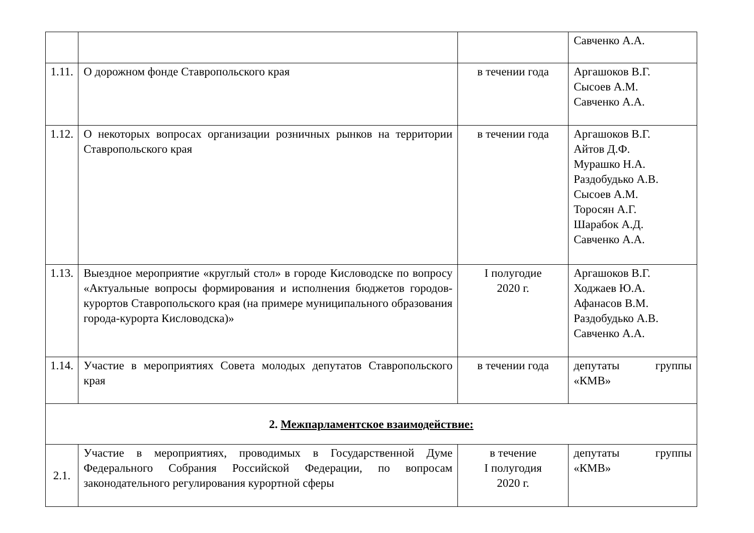| | | | Савченко А.А. |
| 1.11. | О дорожном фонде Ставропольского края | в течении года | Аргашоков В.Г. Сысоев А.М. Савченко А.А. |
| 1.12. | О некоторых вопросах организации розничных рынков на территории Ставропольского края | в течении года | Аргашоков В.Г. Айтов Д.Ф. Мурашко Н.А. Раздобудько А.В. Сысоев А.М. Торосян А.Г. Шарабок А.Д. Савченко А.А. |
| 1.13. | Выездное мероприятие «круглый стол» в городе Кисловодске по вопросу «Актуальные вопросы формирования и исполнения бюджетов городов-курортов Ставропольского края (на примере муниципального образования города-курорта Кисловодска)» | I полугодие 2020 г. | Аргашоков В.Г. Ходжаев Ю.А. Афанасов В.М. Раздобудько А.В. Савченко А.А. |
| 1.14. | Участие в мероприятиях Совета молодых депутатов Ставропольского края | в течении года | депутаты группы «КМВ» |
| 2. Межпарламентское взаимодействие: | | | |
| 2.1. | Участие в мероприятиях, проводимых в Государственной Думе Федерального Собрания Российской Федерации, по вопросам законодательного регулирования курортной сферы | в течение I полугодия 2020 г. | депутаты группы «КМВ» |